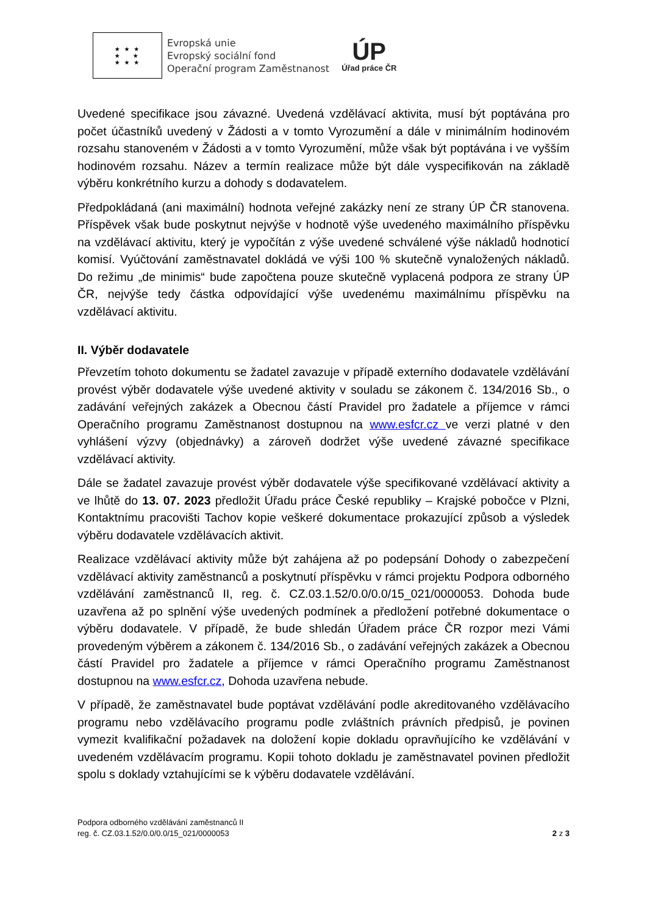★ ★ ★
★ ★
★ ★ ★
Evropská unie
Evropský sociální fond
Operační program Zaměstnanost
ÚP
Úřad práce ČR
Uvedené specifikace jsou závazné. Uvedená vzdělávací aktivita, musí být poptávána pro počet účastníků uvedený v Žádosti a v tomto Vyrozumění a dále v minimálním hodinovém rozsahu stanoveném v Žádosti a v tomto Vyrozumění, může však být poptávána i ve vyšším hodinovém rozsahu. Název a termín realizace může být dále vyspecifikován na základě výběru konkrétního kurzu a dohody s dodavatelem.
Předpokládaná (ani maximální) hodnota veřejné zakázky není ze strany ÚP ČR stanovena. Příspěvek však bude poskytnut nejvýše v hodnotě výše uvedeného maximálního příspěvku na vzdělávací aktivitu, který je vypočítán z výše uvedené schválené výše nákladů hodnoticí komisí. Vyúčtování zaměstnavatel dokládá ve výši 100 % skutečně vynaložených nákladů. Do režimu „de minimis“ bude započtena pouze skutečně vyplacená podpora ze strany ÚP ČR, nejvýše tedy částka odpovídající výše uvedenému maximálnímu příspěvku na vzdělávací aktivitu.
II. Výběr dodavatele
Převzetím tohoto dokumentu se žadatel zavazuje v případě externího dodavatele vzdělávání provést výběr dodavatele výše uvedené aktivity v souladu se zákonem č. 134/2016 Sb., o zadávání veřejných zakázek a Obecnou částí Pravidel pro žadatele a příjemce v rámci Operačního programu Zaměstnanost dostupnou na www.esfcr.cz ve verzi platné v den vyhlášení výzvy (objednávky) a zároveň dodržet výše uvedené závazné specifikace vzdělávací aktivity.
Dále se žadatel zavazuje provést výběr dodavatele výše specifikované vzdělávací aktivity a ve lhůtě do 13. 07. 2023 předložit Úřadu práce České republiky – Krajské pobočce v Plzni, Kontaktnímu pracovišti Tachov kopie veškeré dokumentace prokazující způsob a výsledek výběru dodavatele vzdělávacích aktivit.
Realizace vzdělávací aktivity může být zahájena až po podepsání Dohody o zabezpečení vzdělávací aktivity zaměstnanců a poskytnutí příspěvku v rámci projektu Podpora odborného vzdělávání zaměstnanců II, reg. č. CZ.03.1.52/0.0/0.0/15_021/0000053. Dohoda bude uzavřena až po splnění výše uvedených podmínek a předložení potřebné dokumentace o výběru dodavatele. V případě, že bude shledán Úřadem práce ČR rozpor mezi Vámi provedeným výběrem a zákonem č. 134/2016 Sb., o zadávání veřejných zakázek a Obecnou částí Pravidel pro žadatele a příjemce v rámci Operačního programu Zaměstnanost dostupnou na www.esfcr.cz, Dohoda uzavřena nebude.
V případě, že zaměstnavatel bude poptávat vzdělávání podle akreditovaného vzdělávacího programu nebo vzdělávacího programu podle zvláštních právních předpisů, je povinen vymezit kvalifikační požadavek na doložení kopie dokladu opravňujícího ke vzdělávání v uvedeném vzdělávacím programu. Kopii tohoto dokladu je zaměstnavatel povinen předložit spolu s doklady vztahujícími se k výběru dodavatele vzdělávání.
Podpora odborného vzdělávání zaměstnanců II
reg. č. CZ.03.1.52/0.0/0.0/15_021/0000053
2 z 3